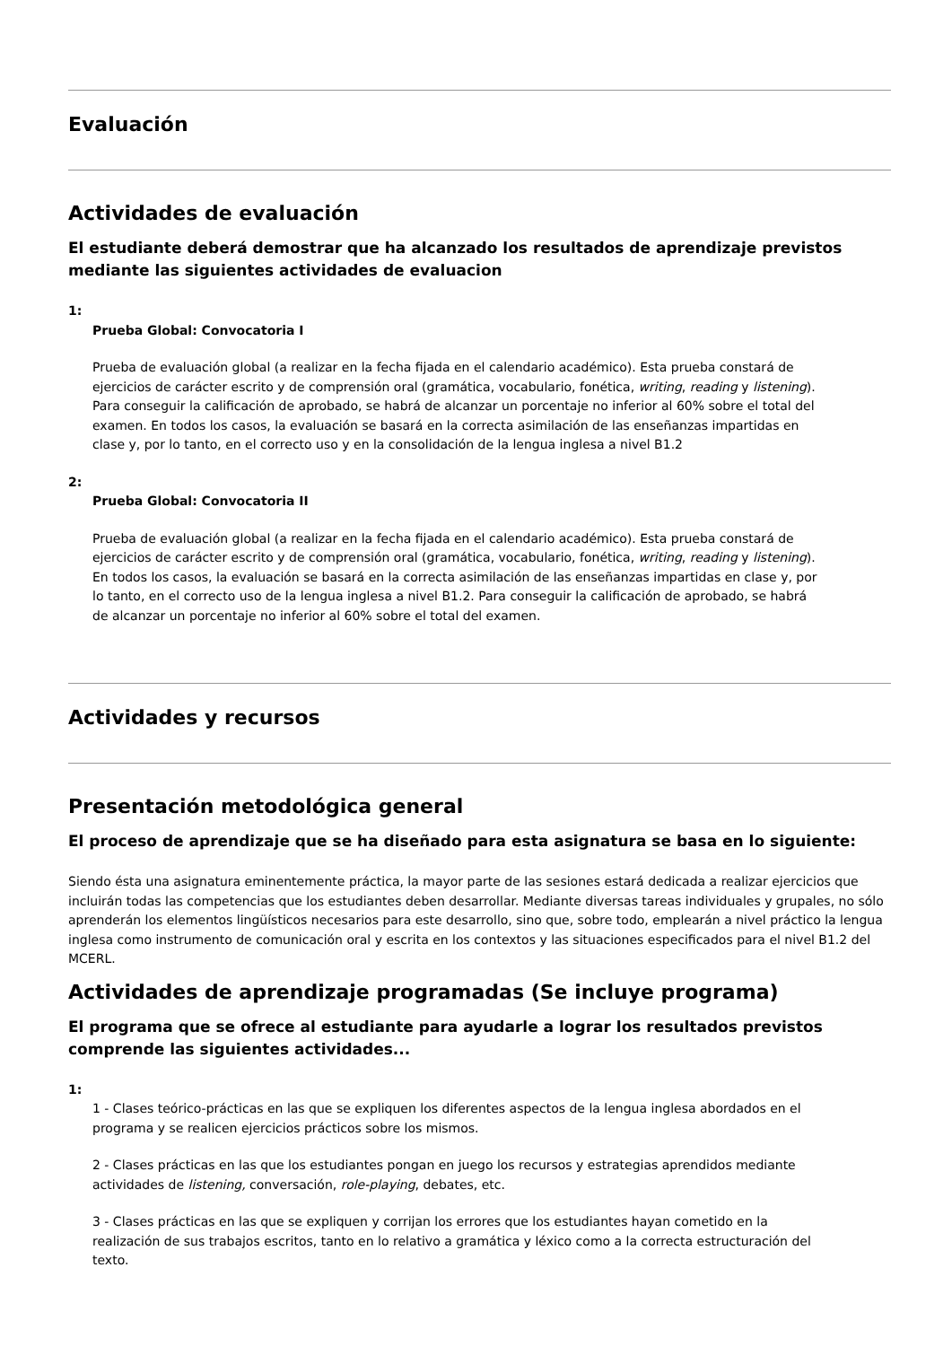Evaluación
Actividades de evaluación
El estudiante deberá demostrar que ha alcanzado los resultados de aprendizaje previstos mediante las siguientes actividades de evaluacion
1:
Prueba Global: Convocatoria I
Prueba de evaluación global (a realizar en la fecha fijada en el calendario académico). Esta prueba constará de ejercicios de carácter escrito y de comprensión oral (gramática, vocabulario, fonética, writing, reading y listening). Para conseguir la calificación de aprobado, se habrá de alcanzar un porcentaje no inferior al 60% sobre el total del examen. En todos los casos, la evaluación se basará en la correcta asimilación de las enseñanzas impartidas en clase y, por lo tanto, en el correcto uso y en la consolidación de la lengua inglesa a nivel B1.2
2:
Prueba Global: Convocatoria II
Prueba de evaluación global (a realizar en la fecha fijada en el calendario académico). Esta prueba constará de ejercicios de carácter escrito y de comprensión oral (gramática, vocabulario, fonética, writing, reading y listening). En todos los casos, la evaluación se basará en la correcta asimilación de las enseñanzas impartidas en clase y, por lo tanto, en el correcto uso de la lengua inglesa a nivel B1.2. Para conseguir la calificación de aprobado, se habrá de alcanzar un porcentaje no inferior al 60% sobre el total del examen.
Actividades y recursos
Presentación metodológica general
El proceso de aprendizaje que se ha diseñado para esta asignatura se basa en lo siguiente:
Siendo ésta una asignatura eminentemente práctica, la mayor parte de las sesiones estará dedicada a realizar ejercicios que incluirán todas las competencias que los estudiantes deben desarrollar. Mediante diversas tareas individuales y grupales, no sólo aprenderán los elementos lingüísticos necesarios para este desarrollo, sino que, sobre todo, emplearán a nivel práctico la lengua inglesa como instrumento de comunicación oral y escrita en los contextos y las situaciones especificados para el nivel B1.2 del MCERL.
Actividades de aprendizaje programadas (Se incluye programa)
El programa que se ofrece al estudiante para ayudarle a lograr los resultados previstos comprende las siguientes actividades...
1:
1 - Clases teórico-prácticas en las que se expliquen los diferentes aspectos de la lengua inglesa abordados en el programa y se realicen ejercicios prácticos sobre los mismos.
2 - Clases prácticas en las que los estudiantes pongan en juego los recursos y estrategias aprendidos mediante actividades de listening, conversación, role-playing, debates, etc.
3 - Clases prácticas en las que se expliquen y corrijan los errores que los estudiantes hayan cometido en la realización de sus trabajos escritos, tanto en lo relativo a gramática y léxico como a la correcta estructuración del texto.